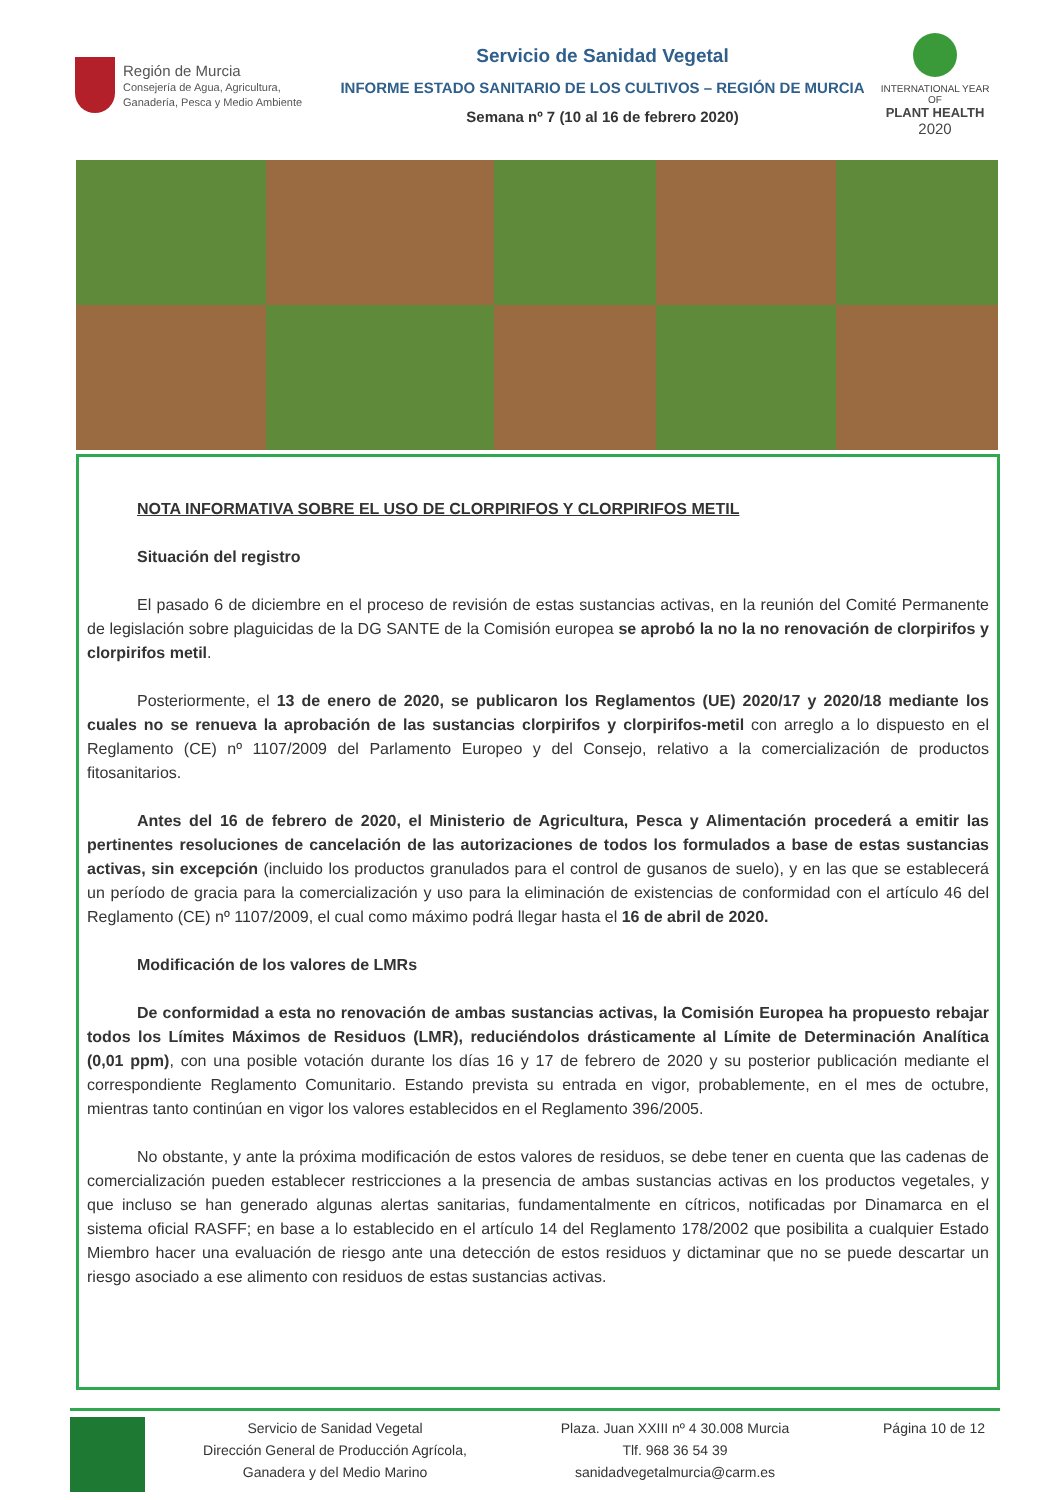Región de Murcia
Consejería de Agua, Agricultura,
Ganadería, Pesca y Medio Ambiente
Servicio de Sanidad Vegetal
INFORME ESTADO SANITARIO DE LOS CULTIVOS – REGIÓN DE MURCIA
Semana nº 7 (10 al 16 de febrero 2020)
INTERNATIONAL YEAR OF
PLANT HEALTH
2020
NOTA INFORMATIVA SOBRE EL USO DE CLORPIRIFOS Y CLORPIRIFOS METIL
Situación del registro
El pasado 6 de diciembre en el proceso de revisión de estas sustancias activas, en la reunión del Comité Permanente de legislación sobre plaguicidas de la DG SANTE de la Comisión europea se aprobó la no la no renovación de clorpirifos y clorpirifos metil.
Posteriormente, el 13 de enero de 2020, se publicaron los Reglamentos (UE) 2020/17 y 2020/18 mediante los cuales no se renueva la aprobación de las sustancias clorpirifos y clorpirifos-metil con arreglo a lo dispuesto en el Reglamento (CE) nº 1107/2009 del Parlamento Europeo y del Consejo, relativo a la comercialización de productos fitosanitarios.
Antes del 16 de febrero de 2020, el Ministerio de Agricultura, Pesca y Alimentación procederá a emitir las pertinentes resoluciones de cancelación de las autorizaciones de todos los formulados a base de estas sustancias activas, sin excepción (incluido los productos granulados para el control de gusanos de suelo), y en las que se establecerá un período de gracia para la comercialización y uso para la eliminación de existencias de conformidad con el artículo 46 del Reglamento (CE) nº 1107/2009, el cual como máximo podrá llegar hasta el 16 de abril de 2020.
Modificación de los valores de LMRs
De conformidad a esta no renovación de ambas sustancias activas, la Comisión Europea ha propuesto rebajar todos los Límites Máximos de Residuos (LMR), reduciéndolos drásticamente al Límite de Determinación Analítica (0,01 ppm), con una posible votación durante los días 16 y 17 de febrero de 2020 y su posterior publicación mediante el correspondiente Reglamento Comunitario. Estando prevista su entrada en vigor, probablemente, en el mes de octubre, mientras tanto continúan en vigor los valores establecidos en el Reglamento 396/2005.
No obstante, y ante la próxima modificación de estos valores de residuos, se debe tener en cuenta que las cadenas de comercialización pueden establecer restricciones a la presencia de ambas sustancias activas en los productos vegetales, y que incluso se han generado algunas alertas sanitarias, fundamentalmente en cítricos, notificadas por Dinamarca en el sistema oficial RASFF; en base a lo establecido en el artículo 14 del Reglamento 178/2002 que posibilita a cualquier Estado Miembro hacer una evaluación de riesgo ante una detección de estos residuos y dictaminar que no se puede descartar un riesgo asociado a ese alimento con residuos de estas sustancias activas.
Servicio de Sanidad Vegetal
Dirección General de Producción Agrícola,
Ganadera y del Medio Marino
Plaza. Juan XXIII nº 4 30.008 Murcia
Tlf. 968 36 54 39
sanidadvegetalmurcia@carm.es
Página 10 de 12